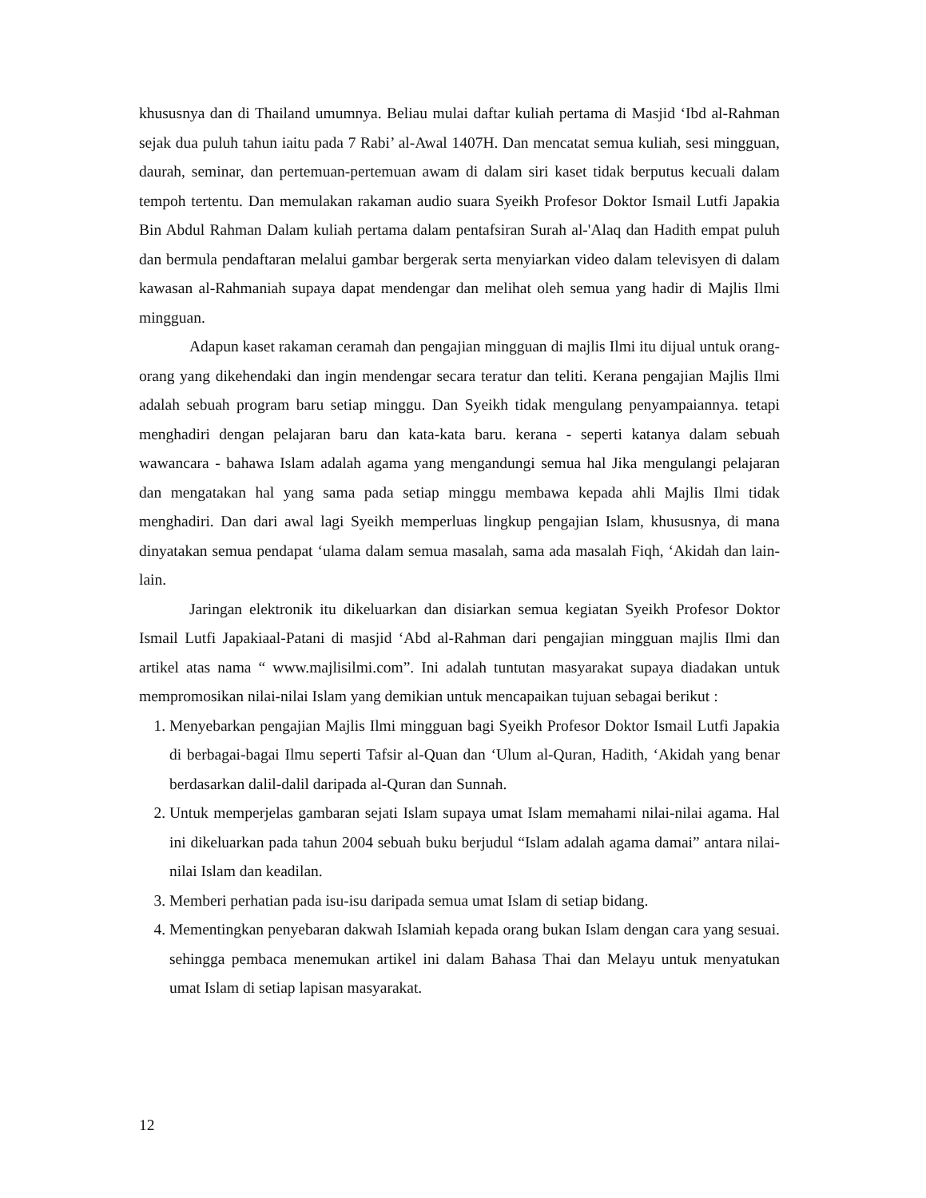khususnya dan di Thailand umumnya. Beliau mulai daftar kuliah pertama di Masjid ‘Ibd al-Rahman sejak dua puluh tahun iaitu pada 7 Rabi’ al-Awal 1407H. Dan mencatat semua kuliah, sesi mingguan, daurah, seminar, dan pertemuan-pertemuan awam di dalam siri kaset tidak berputus kecuali dalam tempoh tertentu. Dan memulakan rakaman audio suara Syeikh Profesor Doktor Ismail Lutfi Japakia Bin Abdul Rahman Dalam kuliah pertama dalam pentafsiran Surah al-'Alaq dan Hadith empat puluh dan bermula pendaftaran melalui gambar bergerak serta menyiarkan video dalam televisyen di dalam kawasan al-Rahmaniah supaya dapat mendengar dan melihat oleh semua yang hadir di Majlis Ilmi mingguan.
Adapun kaset rakaman ceramah dan pengajian mingguan di majlis Ilmi itu dijual untuk orang-orang yang dikehendaki dan ingin mendengar secara teratur dan teliti. Kerana pengajian Majlis Ilmi adalah sebuah program baru setiap minggu. Dan Syeikh tidak mengulang penyampaiannya. tetapi menghadiri dengan pelajaran baru dan kata-kata baru. kerana - seperti katanya dalam sebuah wawancara - bahawa Islam adalah agama yang mengandungi semua hal Jika mengulangi pelajaran dan mengatakan hal yang sama pada setiap minggu membawa kepada ahli Majlis Ilmi tidak menghadiri. Dan dari awal lagi Syeikh memperluas lingkup pengajian Islam, khususnya, di mana dinyatakan semua pendapat ‘ulama dalam semua masalah, sama ada masalah Fiqh, ‘Akidah dan lain-lain.
Jaringan elektronik itu dikeluarkan dan disiarkan semua kegiatan Syeikh Profesor Doktor Ismail Lutfi Japakiaal-Patani di masjid ‘Abd al-Rahman dari pengajian mingguan majlis Ilmi dan artikel atas nama “ www.majlisilmi.com”. Ini adalah tuntutan masyarakat supaya diadakan untuk mempromosikan nilai-nilai Islam yang demikian untuk mencapaikan tujuan sebagai berikut :
1. Menyebarkan pengajian Majlis Ilmi mingguan bagi Syeikh Profesor Doktor Ismail Lutfi Japakia di berbagai-bagai Ilmu seperti Tafsir al-Quan dan ‘Ulum al-Quran, Hadith, ‘Akidah yang benar berdasarkan dalil-dalil daripada al-Quran dan Sunnah.
2. Untuk memperjelas gambaran sejati Islam supaya umat Islam memahami nilai-nilai agama. Hal ini dikeluarkan pada tahun 2004 sebuah buku berjudul “Islam adalah agama damai” antara nilai-nilai Islam dan keadilan.
3. Memberi perhatian pada isu-isu daripada semua umat Islam di setiap bidang.
4. Mementingkan penyebaran dakwah Islamiah kepada orang bukan Islam dengan cara yang sesuai. sehingga pembaca menemukan artikel ini dalam Bahasa Thai dan Melayu untuk menyatukan umat Islam di setiap lapisan masyarakat.
12